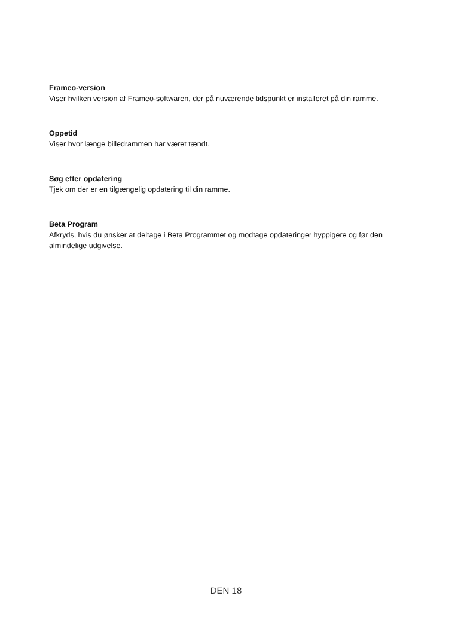Frameo-version
Viser hvilken version af Frameo-softwaren, der på nuværende tidspunkt er installeret på din ramme.
Oppetid
Viser hvor længe billedrammen har været tændt.
Søg efter opdatering
Tjek om der er en tilgængelig opdatering til din ramme.
Beta Program
Afkryds, hvis du ønsker at deltage i Beta Programmet og modtage opdateringer hyppigere og før den almindelige udgivelse.
DEN 18